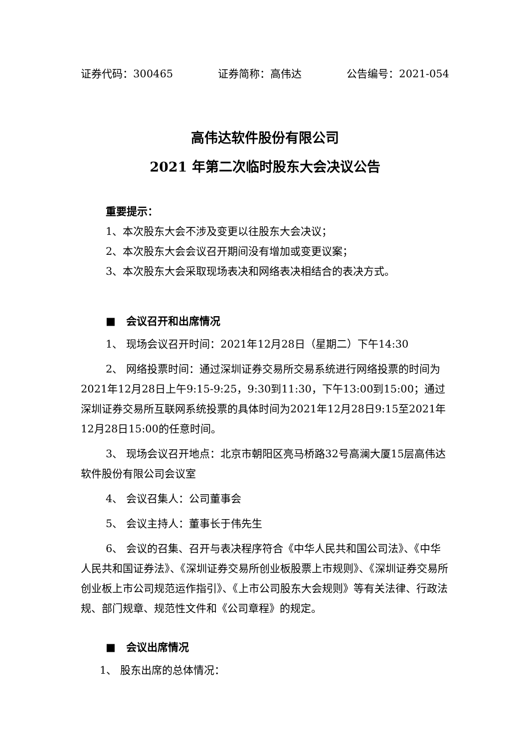证券代码：300465 证券简称：高伟达 公告编号：2021-054
高伟达软件股份有限公司
2021 年第二次临时股东大会决议公告
重要提示：
1、本次股东大会不涉及变更以往股东大会决议；
2、本次股东大会会议召开期间没有增加或变更议案；
3、本次股东大会采取现场表决和网络表决相结合的表决方式。
■　会议召开和出席情况
1、 现场会议召开时间：2021年12月28日（星期二）下午14:30
2、 网络投票时间：通过深圳证券交易所交易系统进行网络投票的时间为2021年12月28日上午9:15-9:25，9:30到11:30，下午13:00到15:00；通过深圳证券交易所互联网系统投票的具体时间为2021年12月28日9:15至2021年12月28日15:00的任意时间。
3、 现场会议召开地点：北京市朝阳区亮马桥路32号高澜大厦15层高伟达软件股份有限公司会议室
4、 会议召集人：公司董事会
5、 会议主持人：董事长于伟先生
6、 会议的召集、召开与表决程序符合《中华人民共和国公司法》、《中华人民共和国证券法》、《深圳证券交易所创业板股票上市规则》、《深圳证券交易所创业板上市公司规范运作指引》、《上市公司股东大会规则》等有关法律、行政法规、部门规章、规范性文件和《公司章程》的规定。
■　会议出席情况
1、 股东出席的总体情况：